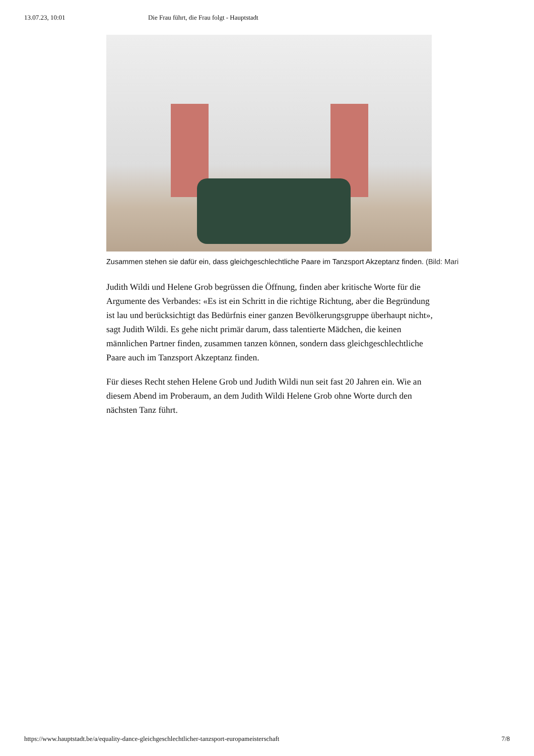13.07.23, 10:01 Die Frau führt, die Frau folgt - Hauptstadt
Zusammen stehen sie dafür ein, dass gleichgeschlechtliche Paare im Tanzsport Akzeptanz finden. (Bild: Mari
Judith Wildi und Helene Grob begrüssen die Öffnung, finden aber kritische Worte für die Argumente des Verbandes: «Es ist ein Schritt in die richtige Richtung, aber die Begründung ist lau und berücksichtigt das Bedürfnis einer ganzen Bevölkerungsgruppe überhaupt nicht», sagt Judith Wildi. Es gehe nicht primär darum, dass talentierte Mädchen, die keinen männlichen Partner finden, zusammen tanzen können, sondern dass gleichgeschlechtliche Paare auch im Tanzsport Akzeptanz finden.
Für dieses Recht stehen Helene Grob und Judith Wildi nun seit fast 20 Jahren ein. Wie an diesem Abend im Proberaum, an dem Judith Wildi Helene Grob ohne Worte durch den nächsten Tanz führt.
https://www.hauptstadt.be/a/equality-dance-gleichgeschlechtlicher-tanzsport-europameisterschaft 7/8